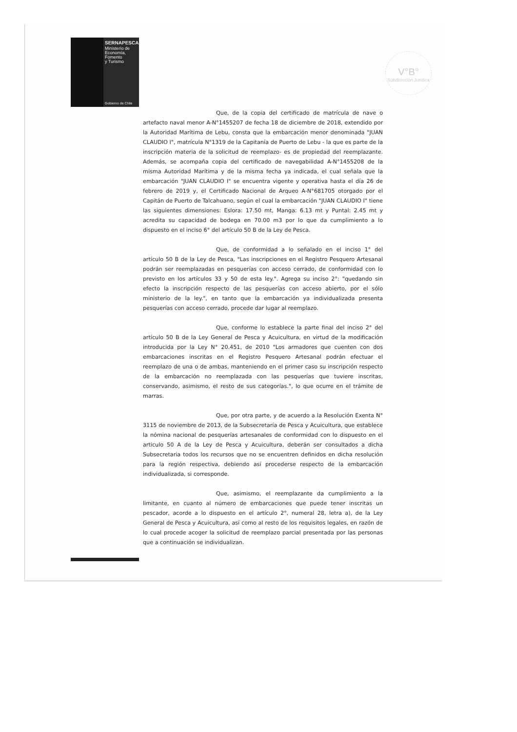SERNAPESCA
Ministerio de
Economía, Fomento
y Turismo
Gobierno de Chile
V°B°
Subdirección Jurídica
Que, de la copia del certificado de matrícula de nave o artefacto naval menor A-N°1455207 de fecha 18 de diciembre de 2018, extendido por la Autoridad Marítima de Lebu, consta que la embarcación menor denominada "JUAN CLAUDIO I", matrícula N°1319 de la Capitanía de Puerto de Lebu - la que es parte de la inscripción materia de la solicitud de reemplazo- es de propiedad del reemplazante. Además, se acompaña copia del certificado de navegabilidad A-N°1455208 de la misma Autoridad Marítima y de la misma fecha ya indicada, el cual señala que la embarcación "JUAN CLAUDIO I" se encuentra vigente y operativa hasta el día 26 de febrero de 2019 y, el Certificado Nacional de Arqueo A-N°681705 otorgado por el Capitán de Puerto de Talcahuano, según el cual la embarcación "JUAN CLAUDIO I" tiene las siguientes dimensiones: Eslora: 17.50 mt, Manga: 6.13 mt y Puntal: 2.45 mt y acredita su capacidad de bodega en 70.00 m3 por lo que da cumplimiento a lo dispuesto en el inciso 6° del artículo 50 B de la Ley de Pesca.
Que, de conformidad a lo señalado en el inciso 1° del artículo 50 B de la Ley de Pesca, "Las inscripciones en el Registro Pesquero Artesanal podrán ser reemplazadas en pesquerías con acceso cerrado, de conformidad con lo previsto en los artículos 33 y 50 de esta ley.". Agrega su inciso 2°: "quedando sin efecto la inscripción respecto de las pesquerías con acceso abierto, por el sólo ministerio de la ley.", en tanto que la embarcación ya individualizada presenta pesquerías con acceso cerrado, procede dar lugar al reemplazo.
Que, conforme lo establece la parte final del inciso 2° del artículo 50 B de la Ley General de Pesca y Acuicultura, en virtud de la modificación introducida por la Ley N° 20.451, de 2010 "Los armadores que cuenten con dos embarcaciones inscritas en el Registro Pesquero Artesanal podrán efectuar el reemplazo de una o de ambas, manteniendo en el primer caso su inscripción respecto de la embarcación no reemplazada con las pesquerías que tuviere inscritas, conservando, asimismo, el resto de sus categorías.", lo que ocurre en el trámite de marras.
Que, por otra parte, y de acuerdo a la Resolución Exenta N° 3115 de noviembre de 2013, de la Subsecretaría de Pesca y Acuicultura, que establece la nómina nacional de pesquerías artesanales de conformidad con lo dispuesto en el articulo 50 A de la Ley de Pesca y Acuicultura, deberán ser consultados a dicha Subsecretaria todos los recursos que no se encuentren definidos en dicha resolución para la región respectiva, debiendo así procederse respecto de la embarcación individualizada, si corresponde.
Que, asimismo, el reemplazante da cumplimiento a la limitante, en cuanto al número de embarcaciones que puede tener inscritas un pescador, acorde a lo dispuesto en el artículo 2°, numeral 28, letra a), de la Ley General de Pesca y Acuicultura, así como al resto de los requisitos legales, en razón de lo cual procede acoger la solicitud de reemplazo parcial presentada por las personas que a continuación se individualizan.